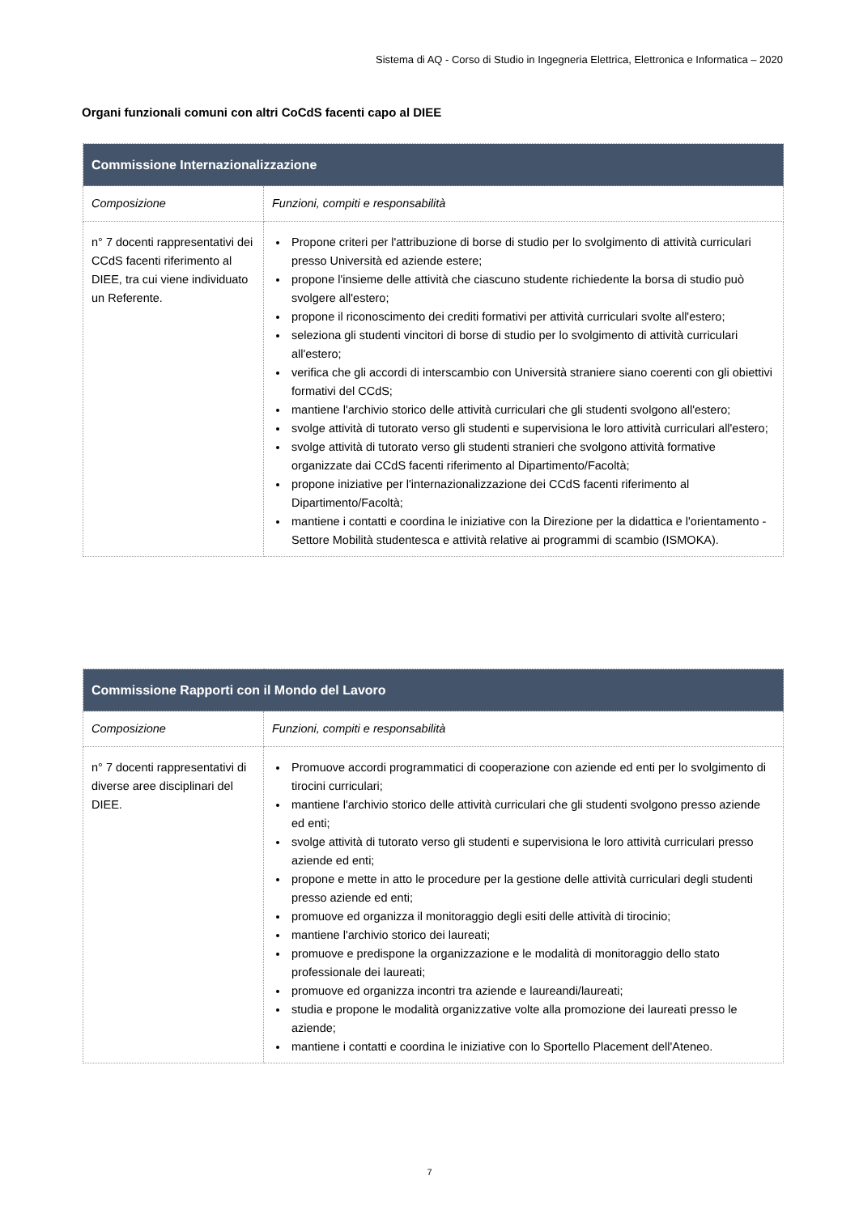Sistema di AQ - Corso di Studio in Ingegneria Elettrica, Elettronica e Informatica – 2020
Organi funzionali comuni con altri CoCdS facenti capo al DIEE
| Commissione Internazionalizzazione | |
| --- | --- |
| Composizione | Funzioni, compiti e responsabilità |
| n° 7 docenti rappresentativi dei CCdS facenti riferimento al DIEE, tra cui viene individuato un Referente. | Propone criteri per l'attribuzione di borse di studio per lo svolgimento di attività curriculari presso Università ed aziende estere; propone l'insieme delle attività che ciascuno studente richiedente la borsa di studio può svolgere all'estero; propone il riconoscimento dei crediti formativi per attività curriculari svolte all'estero; seleziona gli studenti vincitori di borse di studio per lo svolgimento di attività curriculari all'estero; verifica che gli accordi di interscambio con Università straniere siano coerenti con gli obiettivi formativi del CCdS; mantiene l'archivio storico delle attività curriculari che gli studenti svolgono all'estero; svolge attività di tutorato verso gli studenti e supervisiona le loro attività curriculari all'estero; svolge attività di tutorato verso gli studenti stranieri che svolgono attività formative organizzate dai CCdS facenti riferimento al Dipartimento/Facoltà; propone iniziative per l'internazionalizzazione dei CCdS facenti riferimento al Dipartimento/Facoltà; mantiene i contatti e coordina le iniziative con la Direzione per la didattica e l'orientamento - Settore Mobilità studentesca e attività relative ai programmi di scambio (ISMOKA). |
| Commissione Rapporti con il Mondo del Lavoro | |
| --- | --- |
| Composizione | Funzioni, compiti e responsabilità |
| n° 7 docenti rappresentativi di diverse aree disciplinari del DIEE. | Promuove accordi programmatici di cooperazione con aziende ed enti per lo svolgimento di tirocini curriculari; mantiene l'archivio storico delle attività curriculari che gli studenti svolgono presso aziende ed enti; svolge attività di tutorato verso gli studenti e supervisiona le loro attività curriculari presso aziende ed enti; propone e mette in atto le procedure per la gestione delle attività curriculari degli studenti presso aziende ed enti; promuove ed organizza il monitoraggio degli esiti delle attività di tirocinio; mantiene l'archivio storico dei laureati; promuove e predispone la organizzazione e le modalità di monitoraggio dello stato professionale dei laureati; promuove ed organizza incontri tra aziende e laureandi/laureati; studia e propone le modalità organizzative volte alla promozione dei laureati presso le aziende; mantiene i contatti e coordina le iniziative con lo Sportello Placement dell'Ateneo. |
7